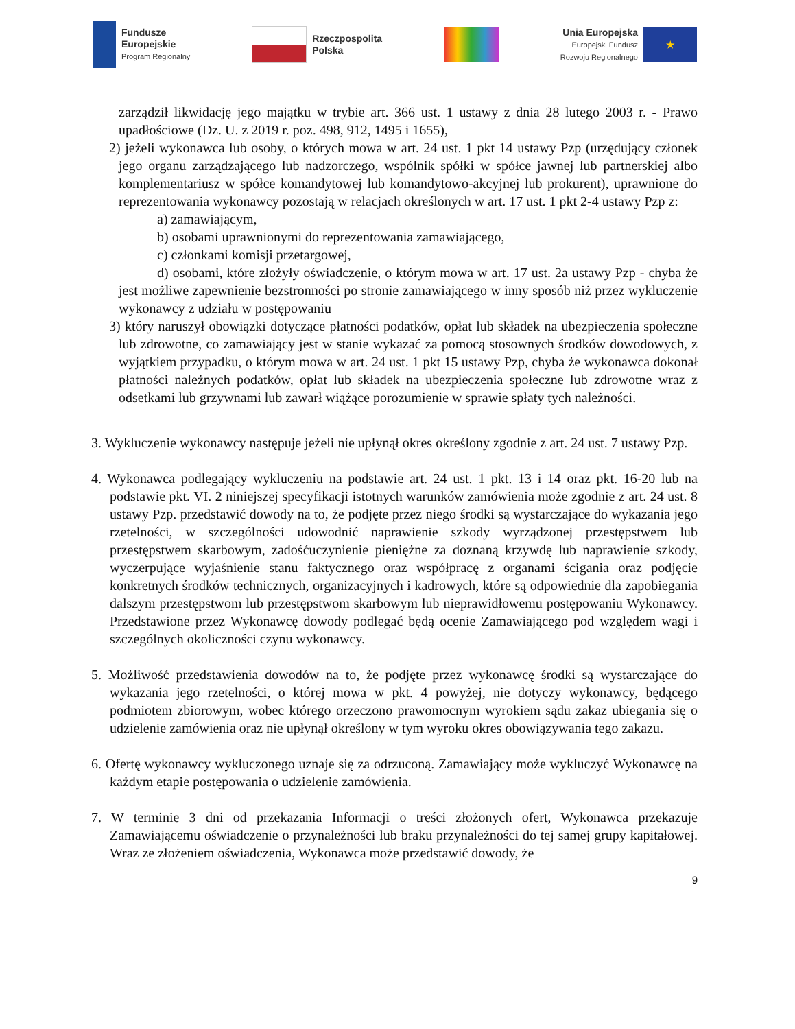Fundusze
Europejskie
Program Regionalny
Rzeczpospolita
Polska
Unia Europejska
Europejski Fundusz
Rozwoju Regionalnego
★
zarządził likwidację jego majątku w trybie art. 366 ust. 1 ustawy z dnia 28 lutego 2003 r. - Prawo upadłościowe (Dz. U. z 2019 r. poz. 498, 912, 1495 i 1655),
2) jeżeli wykonawca lub osoby, o których mowa w art. 24 ust. 1 pkt 14 ustawy Pzp (urzędujący członek jego organu zarządzającego lub nadzorczego, wspólnik spółki w spółce jawnej lub partnerskiej albo komplementariusz w spółce komandytowej lub komandytowo-akcyjnej lub prokurent), uprawnione do reprezentowania wykonawcy pozostają w relacjach określonych w art. 17 ust. 1 pkt 2-4 ustawy Pzp z:
a) zamawiającym,
b) osobami uprawnionymi do reprezentowania zamawiającego,
c) członkami komisji przetargowej,
d) osobami, które złożyły oświadczenie, o którym mowa w art. 17 ust. 2a ustawy Pzp - chyba że jest możliwe zapewnienie bezstronności po stronie zamawiającego w inny sposób niż przez wykluczenie wykonawcy z udziału w postępowaniu
3) który naruszył obowiązki dotyczące płatności podatków, opłat lub składek na ubezpieczenia społeczne lub zdrowotne, co zamawiający jest w stanie wykazać za pomocą stosownych środków dowodowych, z wyjątkiem przypadku, o którym mowa w art. 24 ust. 1 pkt 15 ustawy Pzp, chyba że wykonawca dokonał płatności należnych podatków, opłat lub składek na ubezpieczenia społeczne lub zdrowotne wraz z odsetkami lub grzywnami lub zawarł wiążące porozumienie w sprawie spłaty tych należności.
3. Wykluczenie wykonawcy następuje jeżeli nie upłynął okres określony zgodnie z art. 24 ust. 7 ustawy Pzp.
4. Wykonawca podlegający wykluczeniu na podstawie art. 24 ust. 1 pkt. 13 i 14 oraz pkt. 16-20 lub na podstawie pkt. VI. 2 niniejszej specyfikacji istotnych warunków zamówienia może zgodnie z art. 24 ust. 8 ustawy Pzp. przedstawić dowody na to, że podjęte przez niego środki są wystarczające do wykazania jego rzetelności, w szczególności udowodnić naprawienie szkody wyrządzonej przestępstwem lub przestępstwem skarbowym, zadośćuczynienie pieniężne za doznaną krzywdę lub naprawienie szkody, wyczerpujące wyjaśnienie stanu faktycznego oraz współpracę z organami ścigania oraz podjęcie konkretnych środków technicznych, organizacyjnych i kadrowych, które są odpowiednie dla zapobiegania dalszym przestępstwom lub przestępstwom skarbowym lub nieprawidłowemu postępowaniu Wykonawcy. Przedstawione przez Wykonawcę dowody podlegać będą ocenie Zamawiającego pod względem wagi i szczególnych okoliczności czynu wykonawcy.
5. Możliwość przedstawienia dowodów na to, że podjęte przez wykonawcę środki są wystarczające do wykazania jego rzetelności, o której mowa w pkt. 4 powyżej, nie dotyczy wykonawcy, będącego podmiotem zbiorowym, wobec którego orzeczono prawomocnym wyrokiem sądu zakaz ubiegania się o udzielenie zamówienia oraz nie upłynął określony w tym wyroku okres obowiązywania tego zakazu.
6. Ofertę wykonawcy wykluczonego uznaje się za odrzuconą. Zamawiający może wykluczyć Wykonawcę na każdym etapie postępowania o udzielenie zamówienia.
7. W terminie 3 dni od przekazania Informacji o treści złożonych ofert, Wykonawca przekazuje Zamawiającemu oświadczenie o przynależności lub braku przynależności do tej samej grupy kapitałowej. Wraz ze złożeniem oświadczenia, Wykonawca może przedstawić dowody, że
9